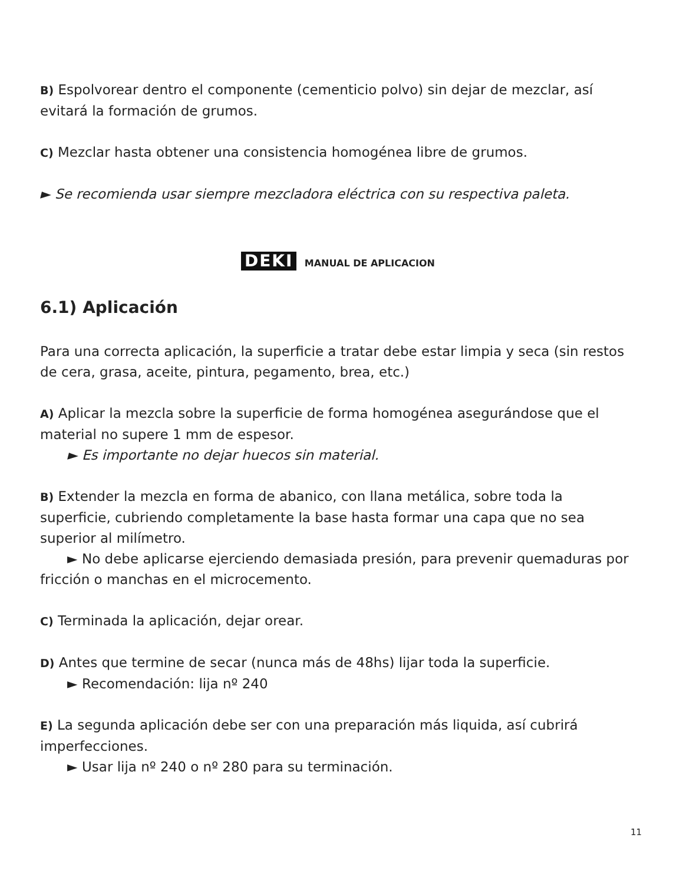B) Espolvorear dentro el componente (cementicio polvo) sin dejar de mezclar, así evitará la formación de grumos.
C) Mezclar hasta obtener una consistencia homogénea libre de grumos.
► Se recomienda usar siempre mezcladora eléctrica con su respectiva paleta.
DEKI MANUAL DE APLICACION
6.1) Aplicación
Para una correcta aplicación, la superficie a tratar debe estar limpia y seca (sin restos de cera, grasa, aceite, pintura, pegamento, brea, etc.)
A) Aplicar la mezcla sobre la superficie de forma homogénea asegurándose que el material no supere 1 mm de espesor.
► Es importante no dejar huecos sin material.
B) Extender la mezcla en forma de abanico, con llana metálica, sobre toda la superficie, cubriendo completamente la base hasta formar una capa que no sea superior al milímetro.
► No debe aplicarse ejerciendo demasiada presión, para prevenir quemaduras por fricción o manchas en el microcemento.
C) Terminada la aplicación, dejar orear.
D) Antes que termine de secar (nunca más de 48hs) lijar toda la superficie.
► Recomendación: lija nº 240
E) La segunda aplicación debe ser con una preparación más liquida, así cubrirá imperfecciones.
► Usar lija nº 240 o nº 280 para su terminación.
11